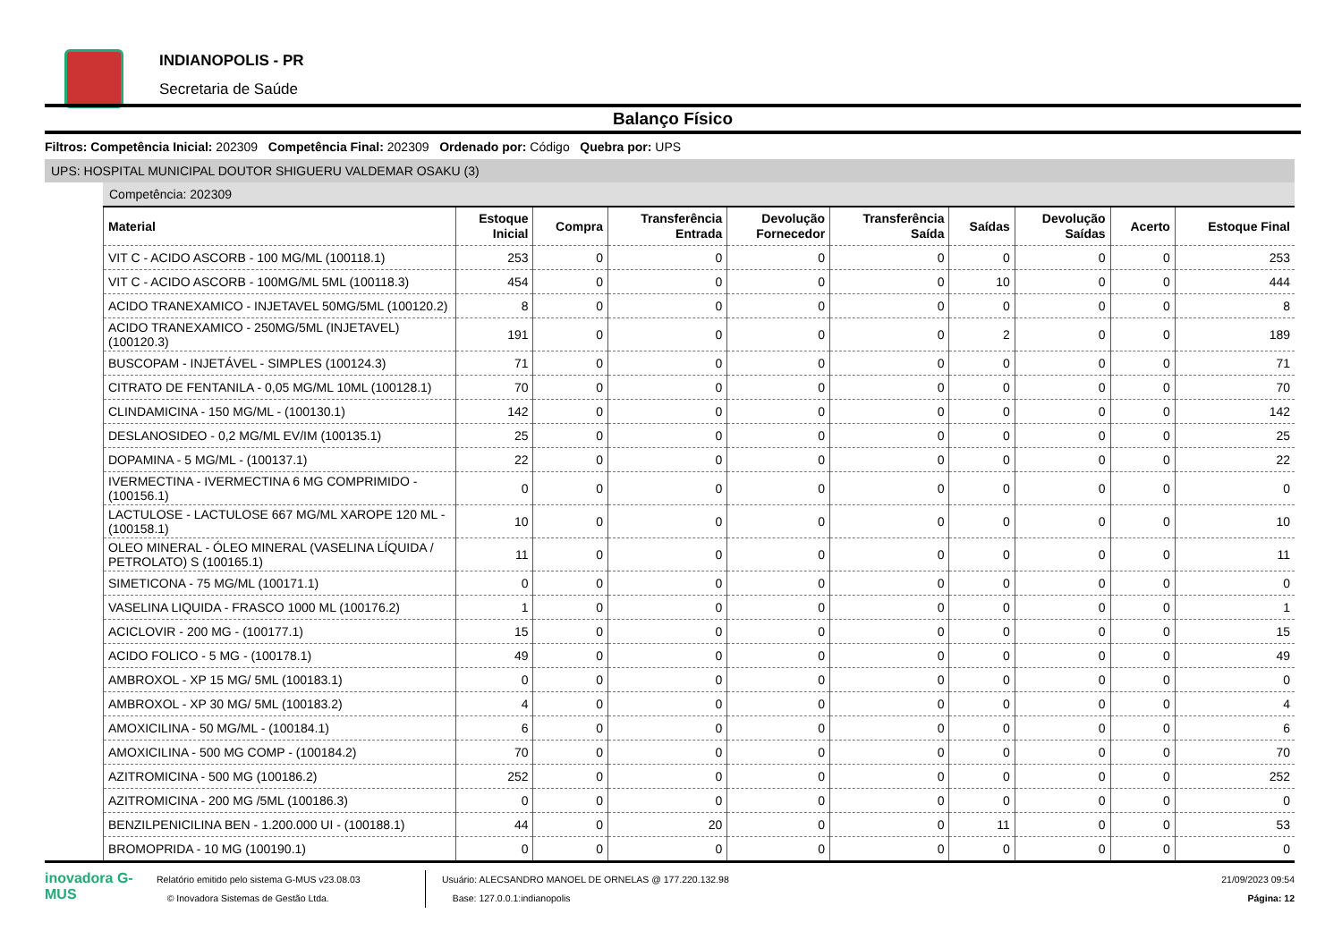INDIANOPOLIS - PR
Secretaria de Saúde
Balanço Físico
Filtros: Competência Inicial: 202309 Competência Final: 202309 Ordenado por: Código Quebra por: UPS
UPS: HOSPITAL MUNICIPAL DOUTOR SHIGUERU VALDEMAR OSAKU (3)
Competência: 202309
| Material | Estoque Inicial | Compra | Transferência Entrada | Devolução Fornecedor | Transferência Saída | Saídas | Devolução Saídas | Acerto | Estoque Final |
| --- | --- | --- | --- | --- | --- | --- | --- | --- | --- |
| VIT C - ACIDO ASCORB - 100 MG/ML (100118.1) | 253 | 0 | 0 | 0 | 0 | 0 | 0 | 0 | 253 |
| VIT C - ACIDO ASCORB - 100MG/ML 5ML (100118.3) | 454 | 0 | 0 | 0 | 0 | 10 | 0 | 0 | 444 |
| ACIDO TRANEXAMICO - INJETAVEL 50MG/5ML (100120.2) | 8 | 0 | 0 | 0 | 0 | 0 | 0 | 0 | 8 |
| ACIDO TRANEXAMICO - 250MG/5ML (INJETAVEL) (100120.3) | 191 | 0 | 0 | 0 | 0 | 2 | 0 | 0 | 189 |
| BUSCOPAM - INJETÁVEL - SIMPLES (100124.3) | 71 | 0 | 0 | 0 | 0 | 0 | 0 | 0 | 71 |
| CITRATO DE FENTANILA - 0,05 MG/ML 10ML (100128.1) | 70 | 0 | 0 | 0 | 0 | 0 | 0 | 0 | 70 |
| CLINDAMICINA - 150 MG/ML - (100130.1) | 142 | 0 | 0 | 0 | 0 | 0 | 0 | 0 | 142 |
| DESLANOSIDEO - 0,2 MG/ML EV/IM (100135.1) | 25 | 0 | 0 | 0 | 0 | 0 | 0 | 0 | 25 |
| DOPAMINA - 5 MG/ML - (100137.1) | 22 | 0 | 0 | 0 | 0 | 0 | 0 | 0 | 22 |
| IVERMECTINA - IVERMECTINA 6 MG COMPRIMIDO - (100156.1) | 0 | 0 | 0 | 0 | 0 | 0 | 0 | 0 | 0 |
| LACTULOSE - LACTULOSE 667 MG/ML XAROPE 120 ML - (100158.1) | 10 | 0 | 0 | 0 | 0 | 0 | 0 | 0 | 10 |
| OLEO MINERAL - ÓLEO MINERAL (VASELINA LÍQUIDA / PETROLATO) S (100165.1) | 11 | 0 | 0 | 0 | 0 | 0 | 0 | 0 | 11 |
| SIMETICONA - 75 MG/ML (100171.1) | 0 | 0 | 0 | 0 | 0 | 0 | 0 | 0 | 0 |
| VASELINA LIQUIDA - FRASCO 1000 ML (100176.2) | 1 | 0 | 0 | 0 | 0 | 0 | 0 | 0 | 1 |
| ACICLOVIR - 200 MG - (100177.1) | 15 | 0 | 0 | 0 | 0 | 0 | 0 | 0 | 15 |
| ACIDO FOLICO - 5 MG - (100178.1) | 49 | 0 | 0 | 0 | 0 | 0 | 0 | 0 | 49 |
| AMBROXOL - XP 15 MG/ 5ML (100183.1) | 0 | 0 | 0 | 0 | 0 | 0 | 0 | 0 | 0 |
| AMBROXOL - XP 30 MG/ 5ML (100183.2) | 4 | 0 | 0 | 0 | 0 | 0 | 0 | 0 | 4 |
| AMOXICILINA - 50 MG/ML - (100184.1) | 6 | 0 | 0 | 0 | 0 | 0 | 0 | 0 | 6 |
| AMOXICILINA - 500 MG COMP - (100184.2) | 70 | 0 | 0 | 0 | 0 | 0 | 0 | 0 | 70 |
| AZITROMICINA - 500 MG (100186.2) | 252 | 0 | 0 | 0 | 0 | 0 | 0 | 0 | 252 |
| AZITROMICINA - 200 MG /5ML (100186.3) | 0 | 0 | 0 | 0 | 0 | 0 | 0 | 0 | 0 |
| BENZILPENICILINA BEN - 1.200.000 UI - (100188.1) | 44 | 0 | 20 | 0 | 0 | 11 | 0 | 0 | 53 |
| BROMOPRIDA - 10 MG (100190.1) | 0 | 0 | 0 | 0 | 0 | 0 | 0 | 0 | 0 |
inovadora G-MUS
Relatório emitido pelo sistema G-MUS v23.08.03
© Inovadora Sistemas de Gestão Ltda.
Usuário: ALECSANDRO MANOEL DE ORNELAS @ 177.220.132.98
Base: 127.0.0.1:indianopolis
21/09/2023 09:54
Página: 12